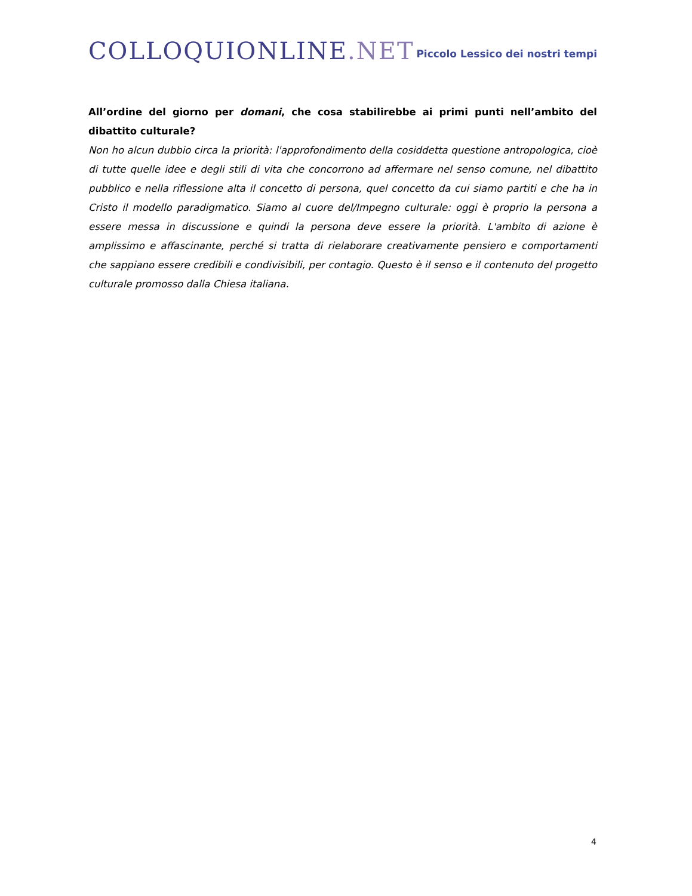COLLOQUIONLINE.NET
Piccolo Lessico dei nostri tempi
All’ordine del giorno per domani, che cosa stabilirebbe ai primi punti nell’ambito del dibattito culturale?
Non ho alcun dubbio circa la priorità: l'approfondimento della cosiddetta questione antropologica, cioè di tutte quelle idee e degli stili di vita che concorrono ad affermare nel senso comune, nel dibattito pubblico e nella riflessione alta il concetto di persona, quel concetto da cui siamo partiti e che ha in Cristo il modello paradigmatico. Siamo al cuore del/Impegno culturale: oggi è proprio la persona a essere messa in discussione e quindi la persona deve essere la priorità. L'ambito di azione è amplissimo e affascinante, perché si tratta di rielaborare creativamente pensiero e comportamenti che sappiano essere credibili e condivisibili, per contagio. Questo è il senso e il contenuto del progetto culturale promosso dalla Chiesa italiana.
4